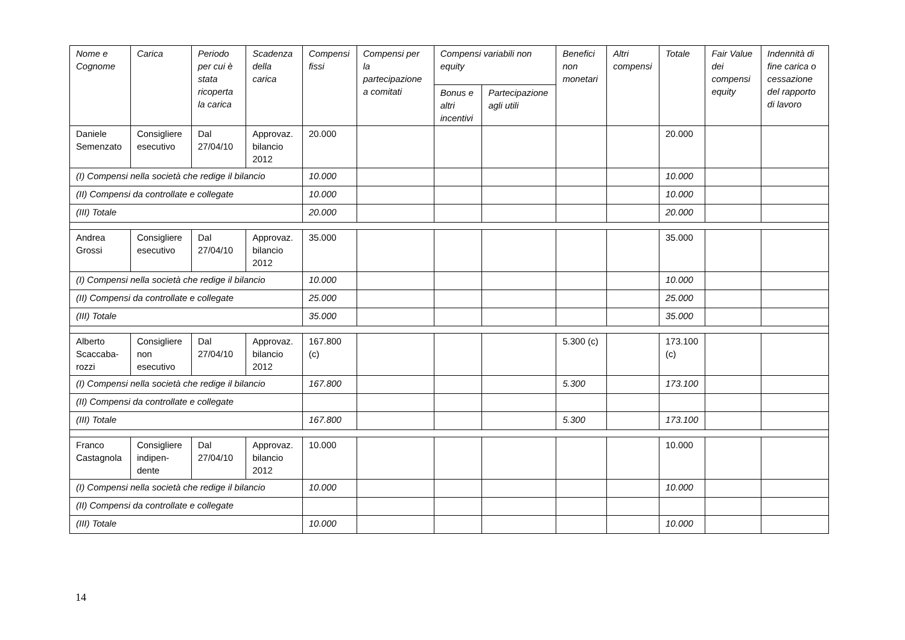| Nome e Cognome | Carica | Periodo per cui è stata ricoperta la carica | Scadenza della carica | Compensi fissi | Compensi per la partecipazione a comitati | Compensi variabili non equity | | Benefici non monetari | Altri compensi | Totale | Fair Value dei compensi equity | Indennità di fine carica o cessazione del rapporto di lavoro |
| --- | --- | --- | --- | --- | --- | --- | --- | --- | --- | --- | --- | --- |
| | | | | | | Bonus e altri incentivi | Partecipazione agli utili | | | | | |
| Daniele Semenzato | Consigliere esecutivo | Dal 27/04/10 | Approvaz. bilancio 2012 | 20.000 | | | | | | 20.000 | | |
| (I) Compensi nella società che redige il bilancio | | | | 10.000 | | | | | | 10.000 | | |
| (II) Compensi da controllate e collegate | | | | 10.000 | | | | | | 10.000 | | |
| (III) Totale | | | | 20.000 | | | | | | 20.000 | | |
| Andrea Grossi | Consigliere esecutivo | Dal 27/04/10 | Approvaz. bilancio 2012 | 35.000 | | | | | | 35.000 | | |
| (I) Compensi nella società che redige il bilancio | | | | 10.000 | | | | | | 10.000 | | |
| (II) Compensi da controllate e collegate | | | | 25.000 | | | | | | 25.000 | | |
| (III) Totale | | | | 35.000 | | | | | | 35.000 | | |
| Alberto Scaccaba-rozzi | Consigliere non esecutivo | Dal 27/04/10 | Approvaz. bilancio 2012 | 167.800 (c) | | | | 5.300 (c) | | 173.100 (c) | | |
| (I) Compensi nella società che redige il bilancio | | | | 167.800 | | | | 5.300 | | 173.100 | | |
| (II) Compensi da controllate e collegate | | | | | | | | | | | | |
| (III) Totale | | | | 167.800 | | | | 5.300 | | 173.100 | | |
| Franco Castagnola | Consigliere indipen-dente | Dal 27/04/10 | Approvaz. bilancio 2012 | 10.000 | | | | | | 10.000 | | |
| (I) Compensi nella società che redige il bilancio | | | | 10.000 | | | | | | 10.000 | | |
| (II) Compensi da controllate e collegate | | | | | | | | | | | | |
| (III) Totale | | | | 10.000 | | | | | | 10.000 | | |
14